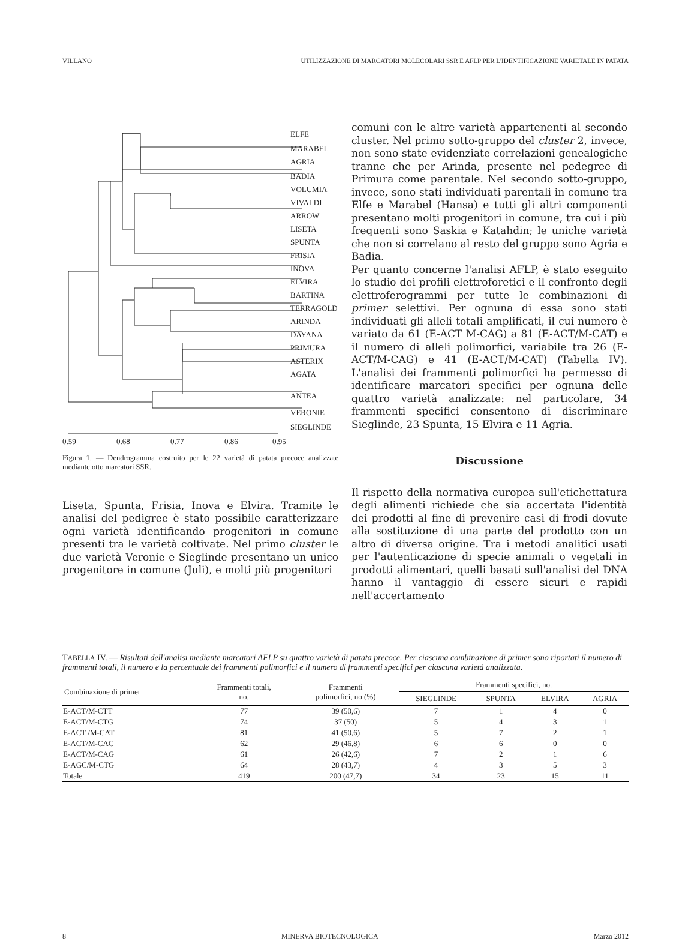VILLANO UTILIZZAZIONE DI MARCATORI MOLECOLARI SSR E AFLP PER L'IDENTIFICAZIONE VARIETALE IN PATATA
ELFE
MARABEL
AGRIA
BADIA
VOLUMIA
VIVALDI
ARROW
LISETA
SPUNTA
FRISIA
INOVA
ELVIRA
BARTINA
TERRAGOLD
ARINDA
DAYANA
PRIMURA
ASTERIX
AGATA
ANTEA
VERONIE
SIEGLINDE
0.59
0.68
0.77
0.86
0.95
Figura 1. — Dendrogramma costruito per le 22 varietà di patata precoce analizzate mediante otto marcatori SSR.
Liseta, Spunta, Frisia, Inova e Elvira. Tramite le analisi del pedigree è stato possibile caratterizzare ogni varietà identificando progenitori in comune presenti tra le varietà coltivate. Nel primo cluster le due varietà Veronie e Sieglinde presentano un unico progenitore in comune (Juli), e molti più progenitori
comuni con le altre varietà appartenenti al secondo cluster. Nel primo sotto-gruppo del cluster 2, invece, non sono state evidenziate correlazioni genealogiche tranne che per Arinda, presente nel pedegree di Primura come parentale. Nel secondo sotto-gruppo, invece, sono stati individuati parentali in comune tra Elfe e Marabel (Hansa) e tutti gli altri componenti presentano molti progenitori in comune, tra cui i più frequenti sono Saskia e Katahdin; le uniche varietà che non si correlano al resto del gruppo sono Agria e Badia.
Per quanto concerne l'analisi AFLP, è stato eseguito lo studio dei profili elettroforetici e il confronto degli elettroferogrammi per tutte le combinazioni di primer selettivi. Per ognuna di essa sono stati individuati gli alleli totali amplificati, il cui numero è variato da 61 (E-ACT M-CAG) a 81 (E-ACT/M-CAT) e il numero di alleli polimorfici, variabile tra 26 (E-ACT/M-CAG) e 41 (E-ACT/M-CAT) (Tabella IV). L'analisi dei frammenti polimorfici ha permesso di identificare marcatori specifici per ognuna delle quattro varietà analizzate: nel particolare, 34 frammenti specifici consentono di discriminare Sieglinde, 23 Spunta, 15 Elvira e 11 Agria.
Discussione
Il rispetto della normativa europea sull'etichettatura degli alimenti richiede che sia accertata l'identità dei prodotti al fine di prevenire casi di frodi dovute alla sostituzione di una parte del prodotto con un altro di diversa origine. Tra i metodi analitici usati per l'autenticazione di specie animali o vegetali in prodotti alimentari, quelli basati sull'analisi del DNA hanno il vantaggio di essere sicuri e rapidi nell'accertamento
TABELLA IV. — Risultati dell'analisi mediante marcatori AFLP su quattro varietà di patata precoce. Per ciascuna combinazione di primer sono riportati il numero di frammenti totali, il numero e la percentuale dei frammenti polimorfici e il numero di frammenti specifici per ciascuna varietà analizzata.
| Combinazione di primer | Frammenti totali, no. | Frammenti polimorfici, no (%) | Frammenti specifici, no. | | | |
| --- | --- | --- | --- | --- | --- | --- |
| | | | SIEGLINDE | SPUNTA | ELVIRA | AGRIA |
| E-ACT/M-CTT | 77 | 39 (50,6) | 7 | 1 | 4 | 0 |
| E-ACT/M-CTG | 74 | 37 (50) | 5 | 4 | 3 | 1 |
| E-ACT /M-CAT | 81 | 41 (50,6) | 5 | 7 | 2 | 1 |
| E-ACT/M-CAC | 62 | 29 (46,8) | 6 | 6 | 0 | 0 |
| E-ACT/M-CAG | 61 | 26 (42,6) | 7 | 2 | 1 | 6 |
| E-AGC/M-CTG | 64 | 28 (43,7) | 4 | 3 | 5 | 3 |
| Totale | 419 | 200 (47,7) | 34 | 23 | 15 | 11 |
8 MINERVA BIOTECNOLOGICA Marzo 2012